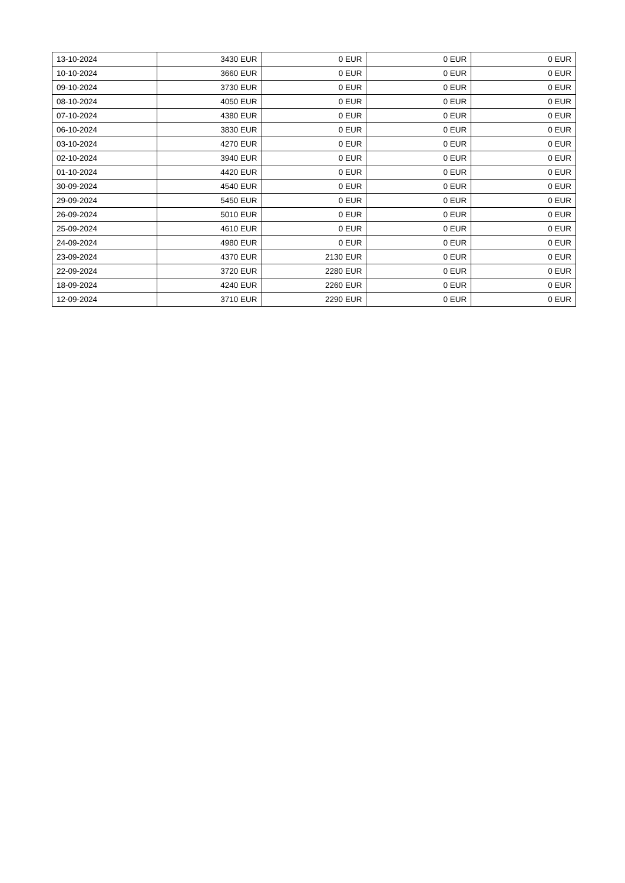| 13-10-2024 | 3430 EUR | 0 EUR | 0 EUR | 0 EUR |
| 10-10-2024 | 3660 EUR | 0 EUR | 0 EUR | 0 EUR |
| 09-10-2024 | 3730 EUR | 0 EUR | 0 EUR | 0 EUR |
| 08-10-2024 | 4050 EUR | 0 EUR | 0 EUR | 0 EUR |
| 07-10-2024 | 4380 EUR | 0 EUR | 0 EUR | 0 EUR |
| 06-10-2024 | 3830 EUR | 0 EUR | 0 EUR | 0 EUR |
| 03-10-2024 | 4270 EUR | 0 EUR | 0 EUR | 0 EUR |
| 02-10-2024 | 3940 EUR | 0 EUR | 0 EUR | 0 EUR |
| 01-10-2024 | 4420 EUR | 0 EUR | 0 EUR | 0 EUR |
| 30-09-2024 | 4540 EUR | 0 EUR | 0 EUR | 0 EUR |
| 29-09-2024 | 5450 EUR | 0 EUR | 0 EUR | 0 EUR |
| 26-09-2024 | 5010 EUR | 0 EUR | 0 EUR | 0 EUR |
| 25-09-2024 | 4610 EUR | 0 EUR | 0 EUR | 0 EUR |
| 24-09-2024 | 4980 EUR | 0 EUR | 0 EUR | 0 EUR |
| 23-09-2024 | 4370 EUR | 2130 EUR | 0 EUR | 0 EUR |
| 22-09-2024 | 3720 EUR | 2280 EUR | 0 EUR | 0 EUR |
| 18-09-2024 | 4240 EUR | 2260 EUR | 0 EUR | 0 EUR |
| 12-09-2024 | 3710 EUR | 2290 EUR | 0 EUR | 0 EUR |